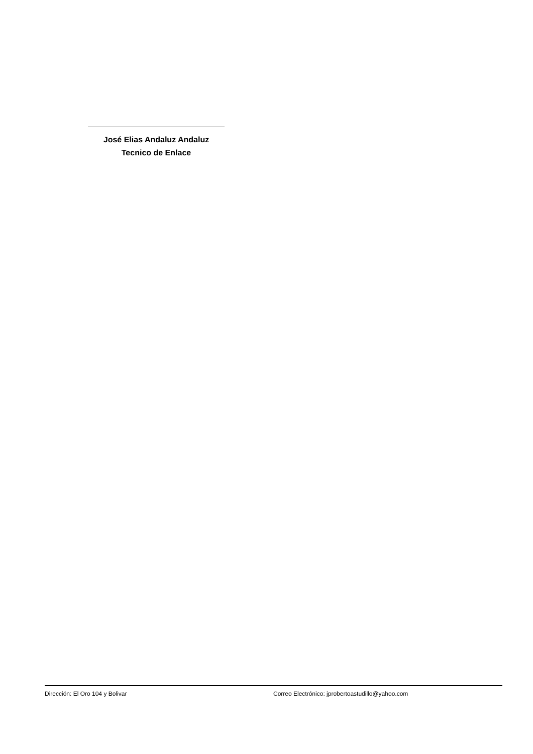José Elias Andaluz Andaluz
Tecnico de Enlace
Dirección: El Oro 104 y Bolivar Correo Electrónico: jprobertoastudillo@yahoo.com